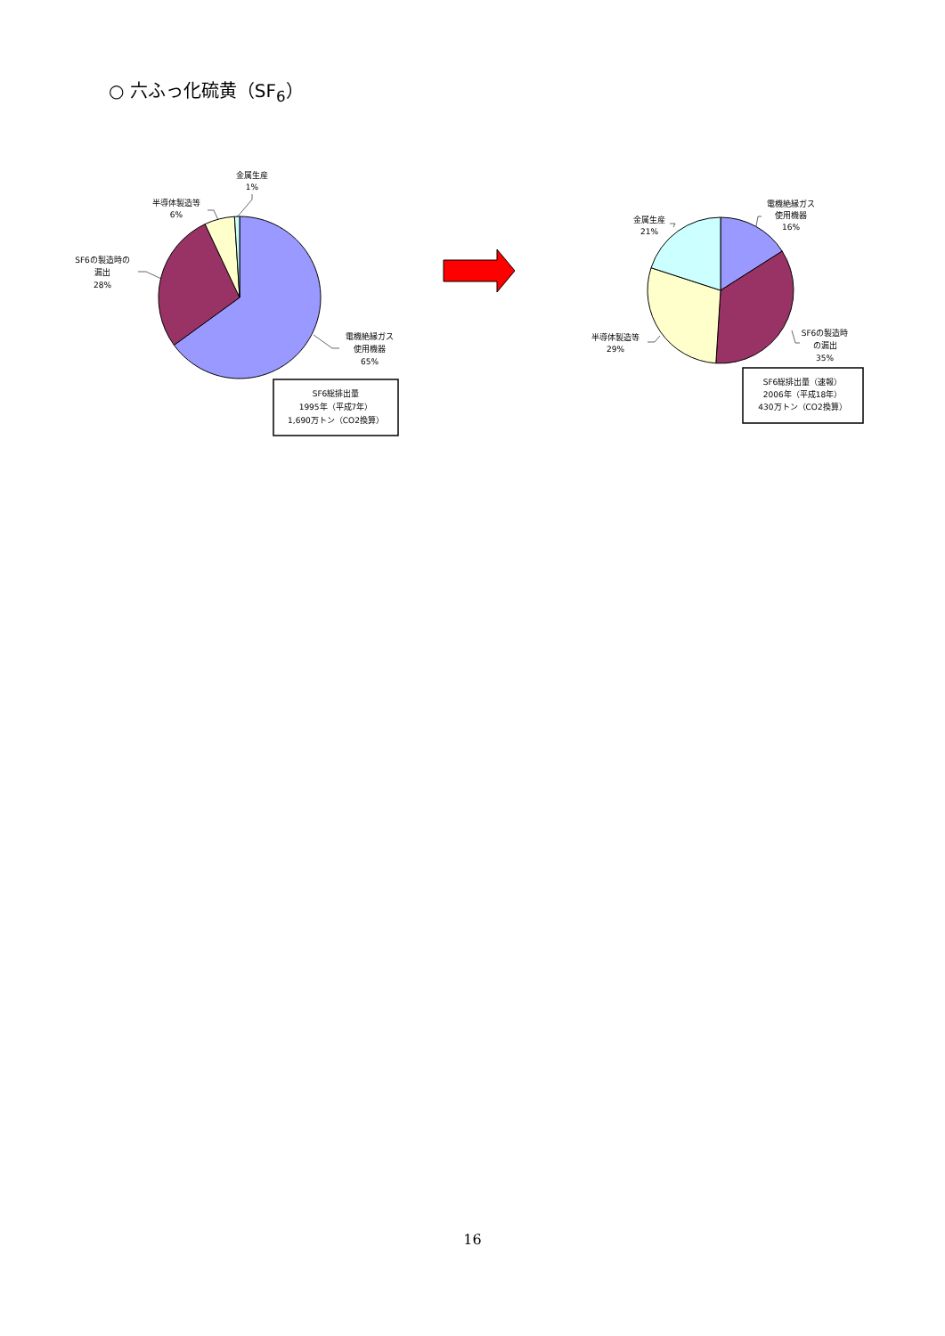○ 六ふっ化硫黄（SF<sub>6</sub>）
金属生産
1%
半導体製造等
6%
SF6の製造時の
漏出
28%
電機絶縁ガス
使用機器
65%
SF6総排出量
1995年（平成7年）
1,690万トン（CO2換算）
金属生産
21%
電機絶縁ガス
使用機器
16%
半導体製造等
29%
SF6の製造時
の漏出
35%
SF6総排出量（速報）
2006年（平成18年）
430万トン（CO2換算）
16